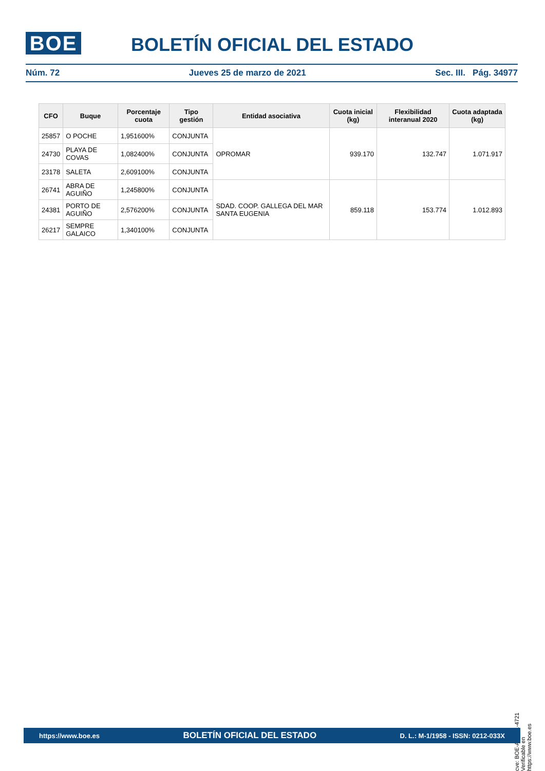BOE BOLETÍN OFICIAL DEL ESTADO
Núm. 72 Jueves 25 de marzo de 2021 Sec. III. Pág. 34977
| CFO | Buque | Porcentaje cuota | Tipo gestión | Entidad asociativa | Cuota inicial (kg) | Flexibilidad interanual 2020 | Cuota adaptada (kg) |
| --- | --- | --- | --- | --- | --- | --- | --- |
| 25857 | O POCHE | 1,951600% | CONJUNTA | OPROMAR | 939.170 | 132.747 | 1.071.917 |
| 24730 | PLAYA DE COVAS | 1,082400% | CONJUNTA | | | | |
| 23178 | SALETA | 2,609100% | CONJUNTA | | | | |
| 26741 | ABRA DE AGUIÑO | 1,245800% | CONJUNTA | SDAD. COOP. GALLEGA DEL MAR SANTA EUGENIA | 859.118 | 153.774 | 1.012.893 |
| 24381 | PORTO DE AGUIÑO | 2,576200% | CONJUNTA | | | | |
| 26217 | SEMPRE GALAICO | 1,340100% | CONJUNTA | | | | |
cve: BOE-A-2021-4721
Verificable en https://www.boe.es
https://www.boe.es BOLETÍN OFICIAL DEL ESTADO D. L.: M-1/1958 - ISSN: 0212-033X